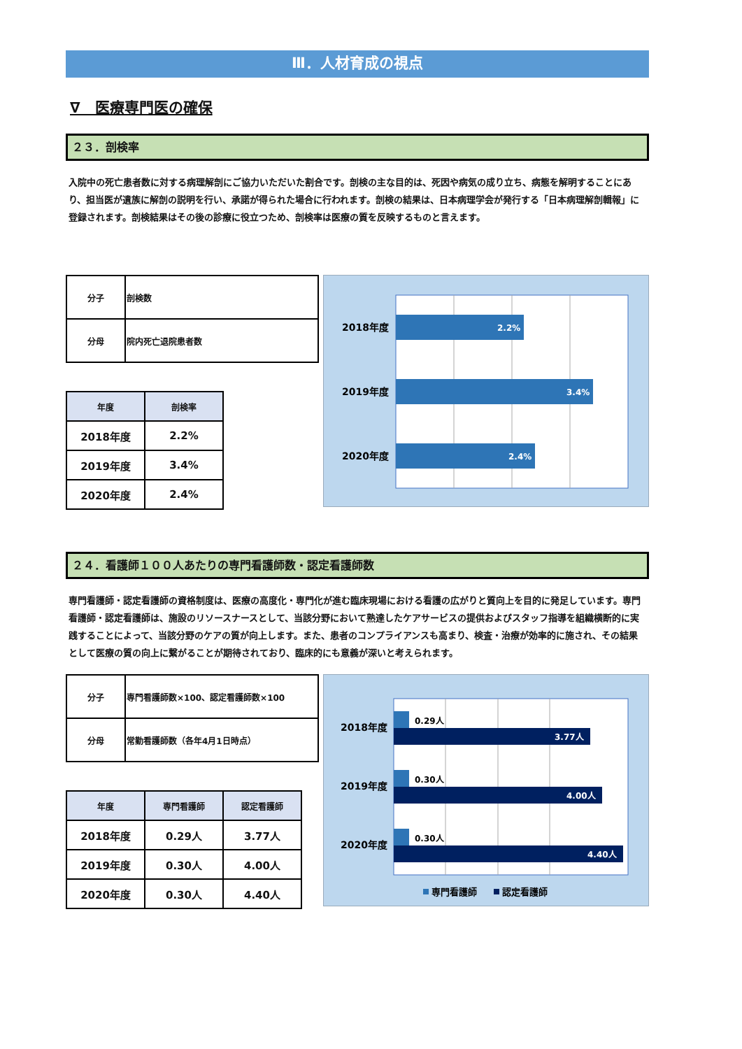Ⅲ．人材育成の視点
∇　医療専門医の確保
２３．剖検率
入院中の死亡患者数に対する病理解剖にご協力いただいた割合です。剖検の主な目的は、死因や病気の成り立ち、病態を解明することにあり、担当医が遺族に解剖の説明を行い、承諾が得られた場合に行われます。剖検の結果は、日本病理学会が発行する「日本病理解剖輯報」に登録されます。剖検結果はその後の診療に役立つため、剖検率は医療の質を反映するものと言えます。
| 分子 | 剖検数 |
| 分母 | 院内死亡退院患者数 |
| 年度 | 剖検率 |
| --- | --- |
| 2018年度 | 2.2% |
| 2019年度 | 3.4% |
| 2020年度 | 2.4% |
2018年度
2019年度
2020年度
2.2%
3.4%
2.4%
２４．看護師１００人あたりの専門看護師数・認定看護師数
専門看護師・認定看護師の資格制度は、医療の高度化・専門化が進む臨床現場における看護の広がりと質向上を目的に発足しています。専門看護師・認定看護師は、施設のリソースナースとして、当該分野において熟達したケアサービスの提供およびスタッフ指導を組織横断的に実践することによって、当該分野のケアの質が向上します。また、患者のコンプライアンスも高まり、検査・治療が効率的に施され、その結果として医療の質の向上に繋がることが期待されており、臨床的にも意義が深いと考えられます。
| 分子 | 専門看護師数×100、認定看護師数×100 |
| 分母 | 常勤看護師数（各年4月1日時点） |
| 年度 | 専門看護師 | 認定看護師 |
| --- | --- | --- |
| 2018年度 | 0.29人 | 3.77人 |
| 2019年度 | 0.30人 | 4.00人 |
| 2020年度 | 0.30人 | 4.40人 |
2018年度
2019年度
2020年度
0.29人
0.30人
0.30人
3.77人
4.00人
4.40人
専門看護師
認定看護師